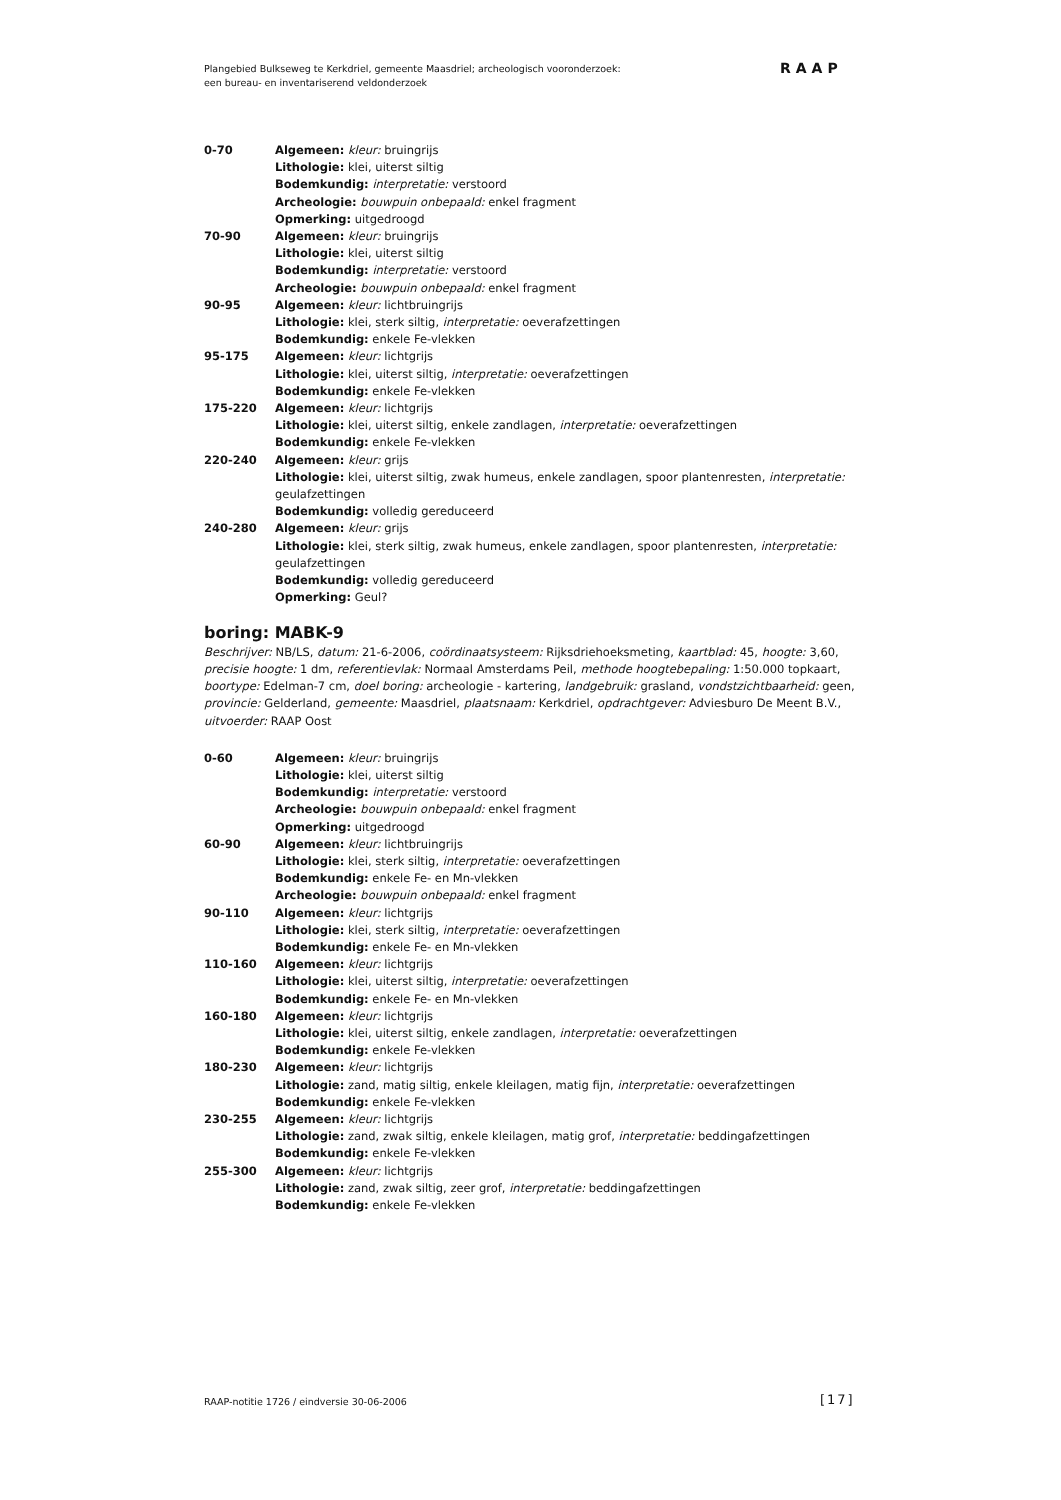Plangebied Bulkseweg te Kerkdriel, gemeente Maasdriel; archeologisch vooronderzoek:
een bureau- en inventariserend veldonderzoek
RAAP
0-70 Algemeen: kleur: bruingrijs
Lithologie: klei, uiterst siltig
Bodemkundig: interpretatie: verstoord
Archeologie: bouwpuin onbepaald: enkel fragment
Opmerking: uitgedroogd
70-90 Algemeen: kleur: bruingrijs
Lithologie: klei, uiterst siltig
Bodemkundig: interpretatie: verstoord
Archeologie: bouwpuin onbepaald: enkel fragment
90-95 Algemeen: kleur: lichtbruingrijs
Lithologie: klei, sterk siltig, interpretatie: oeverafzettingen
Bodemkundig: enkele Fe-vlekken
95-175 Algemeen: kleur: lichtgrijs
Lithologie: klei, uiterst siltig, interpretatie: oeverafzettingen
Bodemkundig: enkele Fe-vlekken
175-220 Algemeen: kleur: lichtgrijs
Lithologie: klei, uiterst siltig, enkele zandlagen, interpretatie: oeverafzettingen
Bodemkundig: enkele Fe-vlekken
220-240 Algemeen: kleur: grijs
Lithologie: klei, uiterst siltig, zwak humeus, enkele zandlagen, spoor plantenresten, interpretatie: geulafzettingen
Bodemkundig: volledig gereduceerd
240-280 Algemeen: kleur: grijs
Lithologie: klei, sterk siltig, zwak humeus, enkele zandlagen, spoor plantenresten, interpretatie: geulafzettingen
Bodemkundig: volledig gereduceerd
Opmerking: Geul?
boring: MABK-9
Beschrijver: NB/LS, datum: 21-6-2006, coördinaatsysteem: Rijksdriehoeksmeting, kaartblad: 45, hoogte: 3,60, precisie hoogte: 1 dm, referentievlak: Normaal Amsterdams Peil, methode hoogtebepaling: 1:50.000 topkaart, boortype: Edelman-7 cm, doel boring: archeologie - kartering, landgebruik: grasland, vondstzichtbaarheid: geen, provincie: Gelderland, gemeente: Maasdriel, plaatsnaam: Kerkdriel, opdrachtgever: Adviesburo De Meent B.V., uitvoerder: RAAP Oost
0-60 Algemeen: kleur: bruingrijs
Lithologie: klei, uiterst siltig
Bodemkundig: interpretatie: verstoord
Archeologie: bouwpuin onbepaald: enkel fragment
Opmerking: uitgedroogd
60-90 Algemeen: kleur: lichtbruingrijs
Lithologie: klei, sterk siltig, interpretatie: oeverafzettingen
Bodemkundig: enkele Fe- en Mn-vlekken
Archeologie: bouwpuin onbepaald: enkel fragment
90-110 Algemeen: kleur: lichtgrijs
Lithologie: klei, sterk siltig, interpretatie: oeverafzettingen
Bodemkundig: enkele Fe- en Mn-vlekken
110-160 Algemeen: kleur: lichtgrijs
Lithologie: klei, uiterst siltig, interpretatie: oeverafzettingen
Bodemkundig: enkele Fe- en Mn-vlekken
160-180 Algemeen: kleur: lichtgrijs
Lithologie: klei, uiterst siltig, enkele zandlagen, interpretatie: oeverafzettingen
Bodemkundig: enkele Fe-vlekken
180-230 Algemeen: kleur: lichtgrijs
Lithologie: zand, matig siltig, enkele kleilagen, matig fijn, interpretatie: oeverafzettingen
Bodemkundig: enkele Fe-vlekken
230-255 Algemeen: kleur: lichtgrijs
Lithologie: zand, zwak siltig, enkele kleilagen, matig grof, interpretatie: beddingafzettingen
Bodemkundig: enkele Fe-vlekken
255-300 Algemeen: kleur: lichtgrijs
Lithologie: zand, zwak siltig, zeer grof, interpretatie: beddingafzettingen
Bodemkundig: enkele Fe-vlekken
RAAP-notitie 1726 / eindversie 30-06-2006
[17]